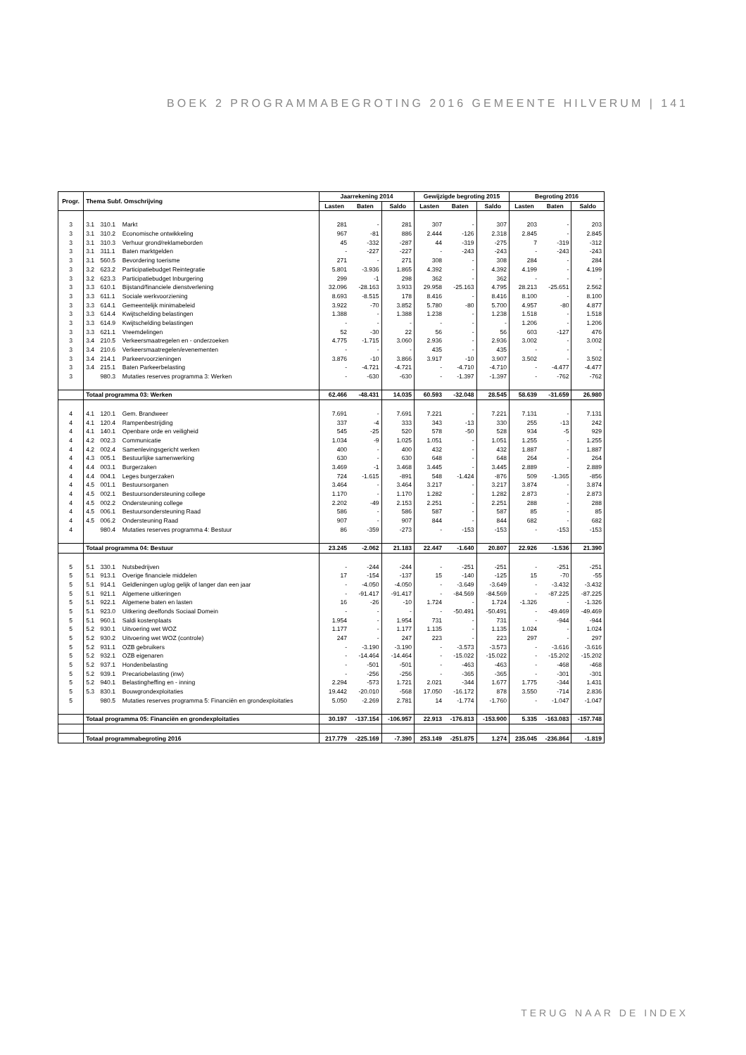BOEK 2 PROGRAMMABEGROTING 2016 GEMEENTE HILVERUM | 141
| Progr. | Thema Subf. Omschrijving | | | Jaarrekening 2014 | | | Gewijzigde begroting 2015 | | | Begroting 2016 | | |
| --- | --- | --- | --- | --- | --- | --- | --- | --- | --- | --- | --- | --- |
| | | | | Lasten | Baten | Saldo | Lasten | Baten | Saldo | Lasten | Baten | Saldo |
| 3 | 3.1 | 310.1 | Markt | 281 | - | 281 | 307 | - | 307 | 203 | - | 203 |
| 3 | 3.1 | 310.2 | Economische ontwikkeling | 967 | -81 | 886 | 2.444 | -126 | 2.318 | 2.845 | - | 2.845 |
| 3 | 3.1 | 310.3 | Verhuur grond/reklameborden | 45 | -332 | -287 | 44 | -319 | -275 | 7 | -319 | -312 |
| 3 | 3.1 | 311.1 | Baten marktgelden | - | -227 | -227 | - | -243 | -243 | - | -243 | -243 |
| 3 | 3.1 | 560.5 | Bevordering toerisme | 271 | - | 271 | 308 | - | 308 | 284 | - | 284 |
| 3 | 3.2 | 623.2 | Participatiebudget Reintegratie | 5.801 | -3.936 | 1.865 | 4.392 | - | 4.392 | 4.199 | - | 4.199 |
| 3 | 3.2 | 623.3 | Participatiebudget Inburgering | 299 | -1 | 298 | 362 | - | 362 | - | - | - |
| 3 | 3.3 | 610.1 | Bijstand/financiele dienstverlening | 32.096 | -28.163 | 3.933 | 29.958 | -25.163 | 4.795 | 28.213 | -25.651 | 2.562 |
| 3 | 3.3 | 611.1 | Sociale werkvoorziening | 8.693 | -8.515 | 178 | 8.416 | - | 8.416 | 8.100 | - | 8.100 |
| 3 | 3.3 | 614.1 | Gemeentelijk minimabeleid | 3.922 | -70 | 3.852 | 5.780 | -80 | 5.700 | 4.957 | -80 | 4.877 |
| 3 | 3.3 | 614.4 | Kwijtschelding belastingen | 1.388 | - | 1.388 | 1.238 | - | 1.238 | 1.518 | - | 1.518 |
| 3 | 3.3 | 614.9 | Kwijtschelding belastingen | - | - | - | - | - | - | 1.206 | - | 1.206 |
| 3 | 3.3 | 621.1 | Vreemdelingen | 52 | -30 | 22 | 56 | - | 56 | 603 | -127 | 476 |
| 3 | 3.4 | 210.5 | Verkeersmaatregelen en - onderzoeken | 4.775 | -1.715 | 3.060 | 2.936 | - | 2.936 | 3.002 | - | 3.002 |
| 3 | 3.4 | 210.6 | Verkeersmaatregelen/evenementen | - | - | - | 435 | - | 435 | - | - | - |
| 3 | 3.4 | 214.1 | Parkeervoorzieningen | 3.876 | -10 | 3.866 | 3.917 | -10 | 3.907 | 3.502 | - | 3.502 |
| 3 | 3.4 | 215.1 | Baten Parkeerbelasting | - | -4.721 | -4.721 | - | -4.710 | -4.710 | - | -4.477 | -4.477 |
| 3 | | 980.3 | Mutaties reserves programma 3: Werken | - | -630 | -630 | - | -1.397 | -1.397 | - | -762 | -762 |
| | Totaal programma 03: Werken | | | 62.466 | -48.431 | 14.035 | 60.593 | -32.048 | 28.545 | 58.639 | -31.659 | 26.980 |
| 4 | 4.1 | 120.1 | Gem. Brandweer | 7.691 | - | 7.691 | 7.221 | - | 7.221 | 7.131 | - | 7.131 |
| 4 | 4.1 | 120.4 | Rampenbestrijding | 337 | -4 | 333 | 343 | -13 | 330 | 255 | -13 | 242 |
| 4 | 4.1 | 140.1 | Openbare orde en veiligheid | 545 | -25 | 520 | 578 | -50 | 528 | 934 | -5 | 929 |
| 4 | 4.2 | 002.3 | Communicatie | 1.034 | -9 | 1.025 | 1.051 | - | 1.051 | 1.255 | - | 1.255 |
| 4 | 4.2 | 002.4 | Samenlevingsgericht werken | 400 | - | 400 | 432 | - | 432 | 1.887 | - | 1.887 |
| 4 | 4.3 | 005.1 | Bestuurlijke samenwerking | 630 | - | 630 | 648 | - | 648 | 264 | - | 264 |
| 4 | 4.4 | 003.1 | Burgerzaken | 3.469 | -1 | 3.468 | 3.445 | - | 3.445 | 2.889 | - | 2.889 |
| 4 | 4.4 | 004.1 | Leges burgerzaken | 724 | -1.615 | -891 | 548 | -1.424 | -876 | 509 | -1.365 | -856 |
| 4 | 4.5 | 001.1 | Bestuursorganen | 3.464 | - | 3.464 | 3.217 | - | 3.217 | 3.874 | - | 3.874 |
| 4 | 4.5 | 002.1 | Bestuursondersteuning college | 1.170 | - | 1.170 | 1.282 | - | 1.282 | 2.873 | - | 2.873 |
| 4 | 4.5 | 002.2 | Ondersteuning college | 2.202 | -49 | 2.153 | 2.251 | - | 2.251 | 288 | - | 288 |
| 4 | 4.5 | 006.1 | Bestuursondersteuning Raad | 586 | - | 586 | 587 | - | 587 | 85 | - | 85 |
| 4 | 4.5 | 006.2 | Ondersteuning Raad | 907 | - | 907 | 844 | - | 844 | 682 | - | 682 |
| 4 | | 980.4 | Mutaties reserves programma 4: Bestuur | 86 | -359 | -273 | - | -153 | -153 | - | -153 | -153 |
| | Totaal programma 04: Bestuur | | | 23.245 | -2.062 | 21.183 | 22.447 | -1.640 | 20.807 | 22.926 | -1.536 | 21.390 |
| 5 | 5.1 | 330.1 | Nutsbedrijven | - | -244 | -244 | - | -251 | -251 | - | -251 | -251 |
| 5 | 5.1 | 913.1 | Overige financiele middelen | 17 | -154 | -137 | 15 | -140 | -125 | 15 | -70 | -55 |
| 5 | 5.1 | 914.1 | Geldleningen ug/og gelijk of langer dan een jaar | - | -4.050 | -4.050 | - | -3.649 | -3.649 | - | -3.432 | -3.432 |
| 5 | 5.1 | 921.1 | Algemene uitkeringen | - | -91.417 | -91.417 | - | -84.569 | -84.569 | - | -87.225 | -87.225 |
| 5 | 5.1 | 922.1 | Algemene baten en lasten | 16 | -26 | -10 | 1.724 | - | 1.724 | -1.326 | - | -1.326 |
| 5 | 5.1 | 923.0 | Uitkering deelfonds Sociaal Domein | - | - | - | - | -50.491 | -50.491 | - | -49.469 | -49.469 |
| 5 | 5.1 | 960.1 | Saldi kostenplaats | 1.954 | - | 1.954 | 731 | - | 731 | - | -944 | -944 |
| 5 | 5.2 | 930.1 | Uitvoering wet WOZ | 1.177 | - | 1.177 | 1.135 | - | 1.135 | 1.024 | - | 1.024 |
| 5 | 5.2 | 930.2 | Uitvoering wet WOZ (controle) | 247 | - | 247 | 223 | - | 223 | 297 | - | 297 |
| 5 | 5.2 | 931.1 | OZB gebruikers | - | -3.190 | -3.190 | - | -3.573 | -3.573 | - | -3.616 | -3.616 |
| 5 | 5.2 | 932.1 | OZB eigenaren | - | -14.464 | -14.464 | - | -15.022 | -15.022 | - | -15.202 | -15.202 |
| 5 | 5.2 | 937.1 | Hondenbelasting | - | -501 | -501 | - | -463 | -463 | - | -468 | -468 |
| 5 | 5.2 | 939.1 | Precariobelasting (inw) | - | -256 | -256 | - | -365 | -365 | - | -301 | -301 |
| 5 | 5.2 | 940.1 | Belastingheffing en - inning | 2.294 | -573 | 1.721 | 2.021 | -344 | 1.677 | 1.775 | -344 | 1.431 |
| 5 | 5.3 | 830.1 | Bouwgrondexploitaties | 19.442 | -20.010 | -568 | 17.050 | -16.172 | 878 | 3.550 | -714 | 2.836 |
| 5 | | 980.5 | Mutaties reserves programma 5: Financiën en grondexploitaties | 5.050 | -2.269 | 2.781 | 14 | -1.774 | -1.760 | - | -1.047 | -1.047 |
| | Totaal programma 05: Financiën en grondexploitaties | | | 30.197 | -137.154 | -106.957 | 22.913 | -176.813 | -153.900 | 5.335 | -163.083 | -157.748 |
| | Totaal programmabegroting 2016 | | | 217.779 | -225.169 | -7.390 | 253.149 | -251.875 | 1.274 | 235.045 | -236.864 | -1.819 |
TERUG NAAR DE INDEX